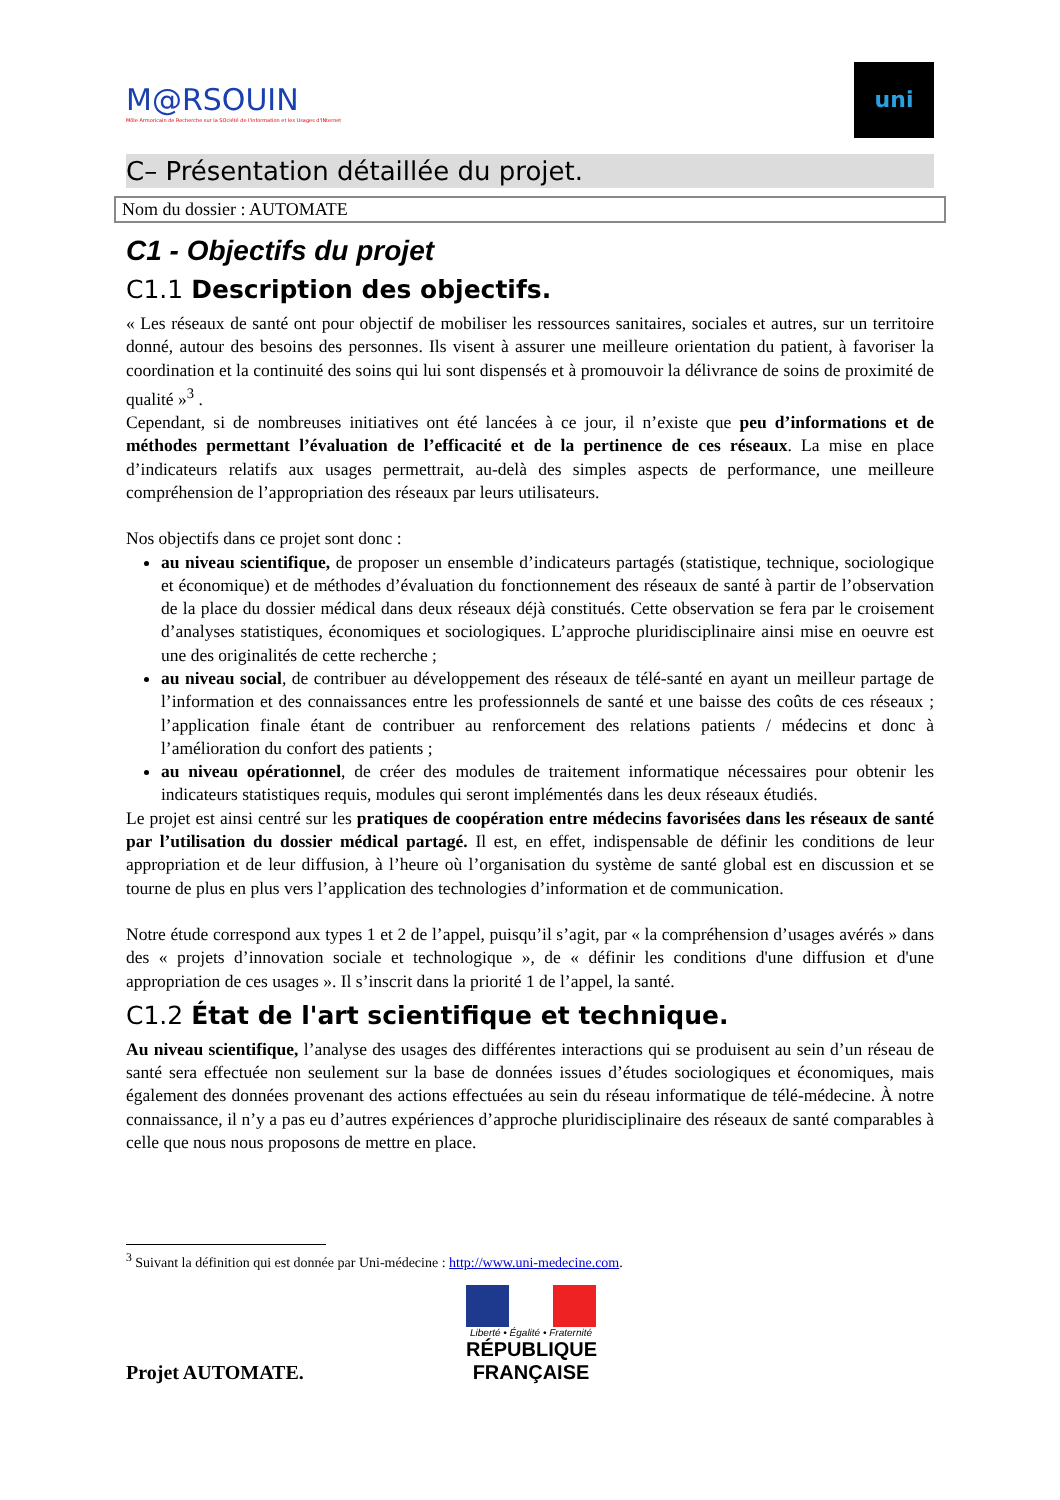M@RSOUIN
Môle Armoricain de Recherche sur la SOciété de l'information et les Usages d'INternet
uni
C– Présentation détaillée du projet.
Nom du dossier : AUTOMATE
C1 - Objectifs du projet
C1.1 Description des objectifs.
« Les réseaux de santé ont pour objectif de mobiliser les ressources sanitaires, sociales et autres, sur un territoire donné, autour des besoins des personnes. Ils visent à assurer une meilleure orientation du patient, à favoriser la coordination et la continuité des soins qui lui sont dispensés et à promouvoir la délivrance de soins de proximité de qualité »<sup>3</sup> .
Cependant, si de nombreuses initiatives ont été lancées à ce jour, il n’existe que peu d’informations et de méthodes permettant l’évaluation de l’efficacité et de la pertinence de ces réseaux. La mise en place d’indicateurs relatifs aux usages permettrait, au-delà des simples aspects de performance, une meilleure compréhension de l’appropriation des réseaux par leurs utilisateurs.
Nos objectifs dans ce projet sont donc :
au niveau scientifique, de proposer un ensemble d’indicateurs partagés (statistique, technique, sociologique et économique) et de méthodes d’évaluation du fonctionnement des réseaux de santé à partir de l’observation de la place du dossier médical dans deux réseaux déjà constitués. Cette observation se fera par le croisement d’analyses statistiques, économiques et sociologiques. L’approche pluridisciplinaire ainsi mise en oeuvre est une des originalités de cette recherche ;
au niveau social, de contribuer au développement des réseaux de télé-santé en ayant un meilleur partage de l’information et des connaissances entre les professionnels de santé et une baisse des coûts de ces réseaux ; l’application finale étant de contribuer au renforcement des relations patients / médecins et donc à l’amélioration du confort des patients ;
au niveau opérationnel, de créer des modules de traitement informatique nécessaires pour obtenir les indicateurs statistiques requis, modules qui seront implémentés dans les deux réseaux étudiés.
Le projet est ainsi centré sur les pratiques de coopération entre médecins favorisées dans les réseaux de santé par l’utilisation du dossier médical partagé. Il est, en effet, indispensable de définir les conditions de leur appropriation et de leur diffusion, à l’heure où l’organisation du système de santé global est en discussion et se tourne de plus en plus vers l’application des technologies d’information et de communication.
Notre étude correspond aux types 1 et 2 de l’appel, puisqu’il s’agit, par « la compréhension d’usages avérés » dans des « projets d’innovation sociale et technologique », de « définir les conditions d'une diffusion et d'une appropriation de ces usages ». Il s’inscrit dans la priorité 1 de l’appel, la santé.
C1.2 État de l'art scientifique et technique.
Au niveau scientifique, l’analyse des usages des différentes interactions qui se produisent au sein d’un réseau de santé sera effectuée non seulement sur la base de données issues d’études sociologiques et économiques, mais également des données provenant des actions effectuées au sein du réseau informatique de télé-médecine. À notre connaissance, il n’y a pas eu d’autres expériences d’approche pluridisciplinaire des réseaux de santé comparables à celle que nous nous proposons de mettre en place.
<sup>3</sup> Suivant la définition qui est donnée par Uni-médecine : http://www.uni-medecine.com.
Projet AUTOMATE.
Liberté • Égalité • Fraternité
RÉPUBLIQUE FRANÇAISE